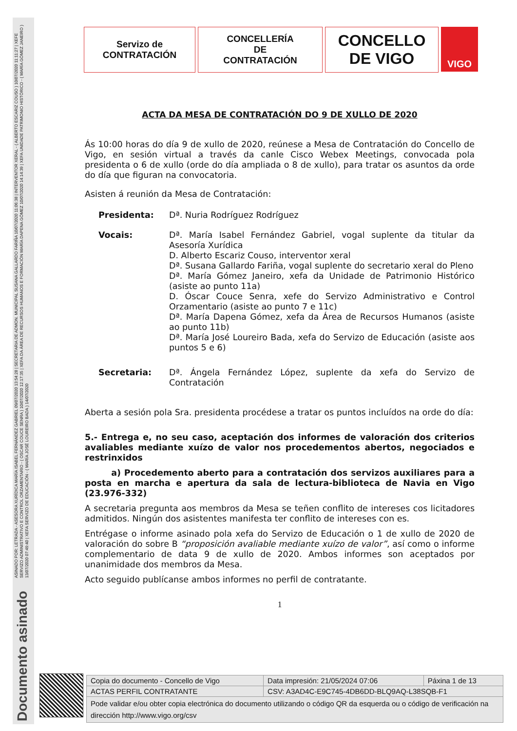ASINADO POR: LETRADA - ASESORA XURÍDICA MARÍA ISABEL FERNÁNDEZ GABRIEL 09/07/2020 13:54:28 | SECRETARIA DE ADMON. MUNICIPAL SUSANA GALLARDO FARIÑA 10/07/2020 11:06:38 | INTERVENTOR XERAL - ( ALBERTO ESCARIZ COUSO ) 10/07/2020 11:11:27 | XEFE SERVIZO ADMINISTRATIVO E CONTROL ORZAMENTARIO - ( OSCAR COUCE SENRA ) 10/07/2020 12:17:35 | XEFA DA ÁREA DE RECURSOS HUMANOS E FORMACIÓN MARÍA DAPENA GÓMEZ 10/07/2020 14:14:39 | XEFA UNIDADE PATRIMONIO HISTÓRICO - ( MARÍA GÓMEZ JANEIRO ) 13/07/2020 07:49:40 | XEFA SERVIZO DE EDUCACIÓN - ( MARÍA JOSÉ LOUREIRO BADA ) 14/07/2020
Documento asinado
Servizo de
CONTRATACIÓN
CONCELLERÍA
DE
CONTRATACIÓN
CONCELLO
DE VIGO
VIGO
ACTA DA MESA DE CONTRATACIÓN DO 9 DE XULLO DE 2020
Ás 10:00 horas do día 9 de xullo de 2020, reúnese a Mesa de Contratación do Concello de Vigo, en sesión virtual a través da canle Cisco Webex Meetings, convocada pola presidenta o 6 de xullo (orde do día ampliada o 8 de xullo), para tratar os asuntos da orde do día que figuran na convocatoria.
Asisten á reunión da Mesa de Contratación:
Presidenta: Dª. Nuria Rodríguez Rodríguez
Vocais: Dª. María Isabel Fernández Gabriel, vogal suplente da titular da Asesoría Xurídica
D. Alberto Escariz Couso, interventor xeral
Dª. Susana Gallardo Fariña, vogal suplente do secretario xeral do Pleno
Dª. María Gómez Janeiro, xefa da Unidade de Patrimonio Histórico (asiste ao punto 11a)
D. Óscar Couce Senra, xefe do Servizo Administrativo e Control Orzamentario (asiste ao punto 7 e 11c)
Dª. María Dapena Gómez, xefa da Área de Recursos Humanos (asiste ao punto 11b)
Dª. María José Loureiro Bada, xefa do Servizo de Educación (asiste aos puntos 5 e 6)
Secretaria: Dª. Ángela Fernández López, suplente da xefa do Servizo de Contratación
Aberta a sesión pola Sra. presidenta procédese a tratar os puntos incluídos na orde do día:
5.- Entrega e, no seu caso, aceptación dos informes de valoración dos criterios avaliables mediante xuízo de valor nos procedementos abertos, negociados e restrinxidos
a) Procedemento aberto para a contratación dos servizos auxiliares para a posta en marcha e apertura da sala de lectura-biblioteca de Navia en Vigo (23.976-332)
A secretaria pregunta aos membros da Mesa se teñen conflito de intereses cos licitadores admitidos. Ningún dos asistentes manifesta ter conflito de intereses con es.
Entrégase o informe asinado pola xefa do Servizo de Educación o 1 de xullo de 2020 de valoración do sobre B “proposición avaliable mediante xuízo de valor”, así como o informe complementario de data 9 de xullo de 2020. Ambos informes son aceptados por unanimidade dos membros da Mesa.
Acto seguido publícanse ambos informes no perfil de contratante.
1
| Copia do documento - Concello de Vigo | Data impresión: 21/05/2024 07:06 | Páxina 1 de 13 |
| ACTAS PERFIL CONTRATANTE | CSV: A3AD4C-E9C745-4DB6DD-BLQ9AQ-L38SQB-F1 | |
| Pode validar e/ou obter copia electrónica do documento utilizando o código QR da esquerda ou o código de verificación na dirección http://www.vigo.org/csv | | |